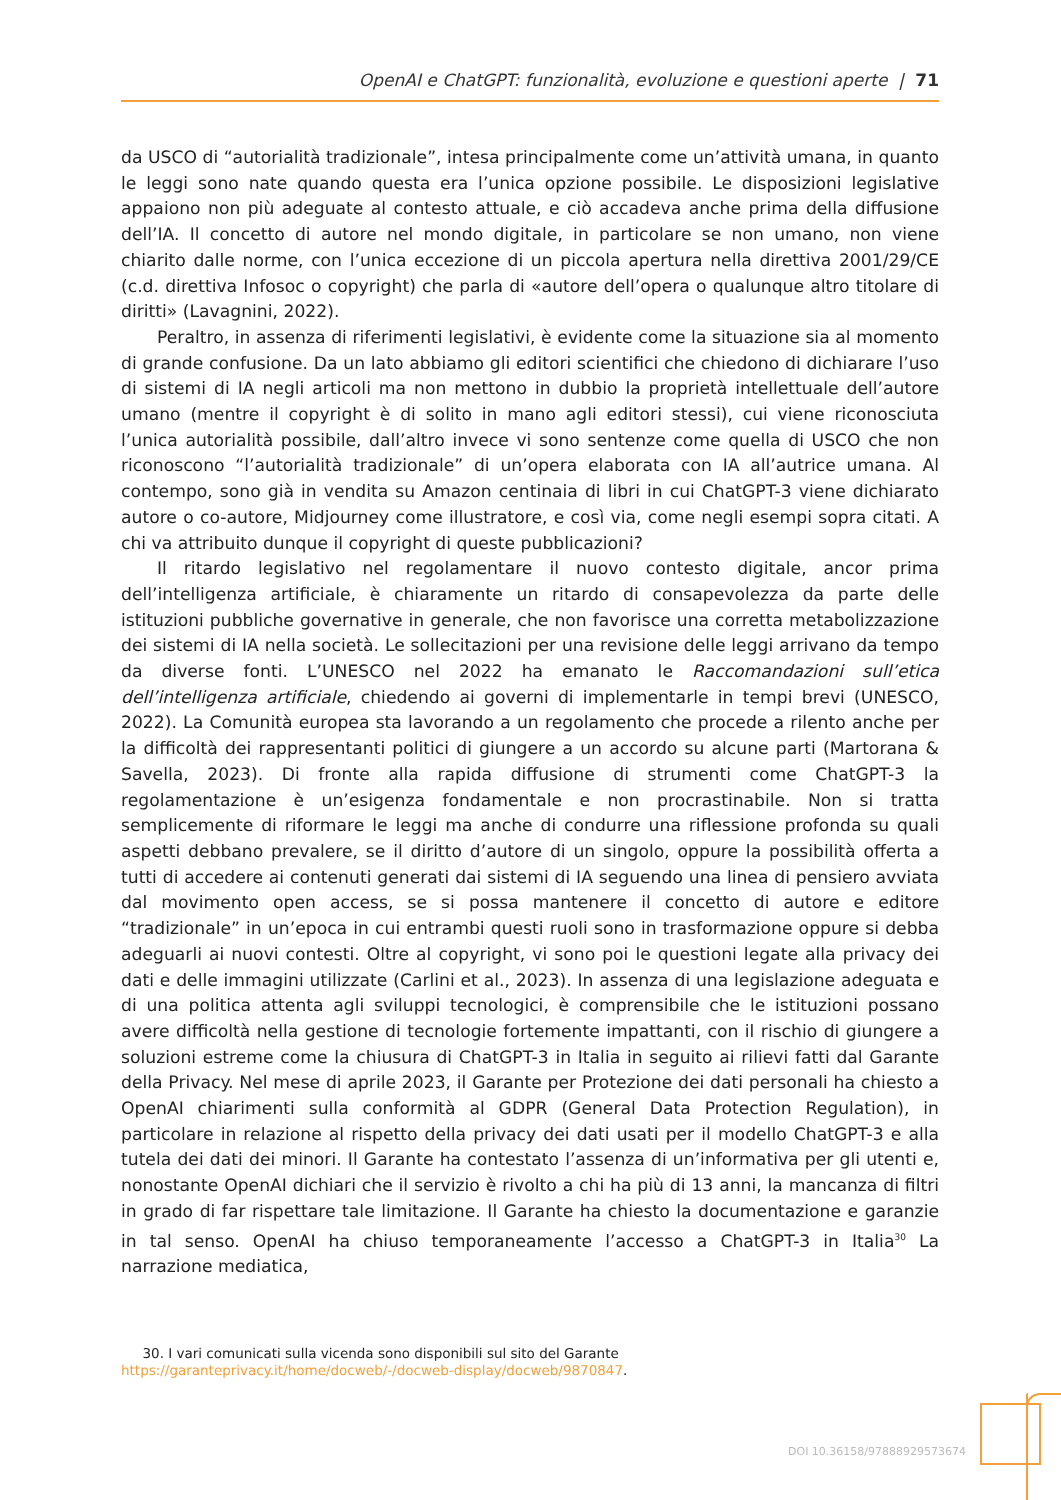OpenAI e ChatGPT: funzionalità, evoluzione e questioni aperte | 71
da USCO di “autorialità tradizionale”, intesa principalmente come un’attività umana, in quanto le leggi sono nate quando questa era l’unica opzione possibile. Le disposizioni legislative appaiono non più adeguate al contesto attuale, e ciò accadeva anche prima della diffusione dell’IA. Il concetto di autore nel mondo digitale, in particolare se non umano, non viene chiarito dalle norme, con l’unica eccezione di un piccola apertura nella direttiva 2001/29/CE (c.d. direttiva Infosoc o copyright) che parla di «autore dell’opera o qualunque altro titolare di diritti» (Lavagnini, 2022).
Peraltro, in assenza di riferimenti legislativi, è evidente come la situazione sia al momento di grande confusione. Da un lato abbiamo gli editori scientifici che chiedono di dichiarare l’uso di sistemi di IA negli articoli ma non mettono in dubbio la proprietà intellettuale dell’autore umano (mentre il copyright è di solito in mano agli editori stessi), cui viene riconosciuta l’unica autorialità possibile, dall’altro invece vi sono sentenze come quella di USCO che non riconoscono “l’autorialità tradizionale” di un’opera elaborata con IA all’autrice umana. Al contempo, sono già in vendita su Amazon centinaia di libri in cui ChatGPT-3 viene dichiarato autore o co-autore, Midjourney come illustratore, e così via, come negli esempi sopra citati. A chi va attribuito dunque il copyright di queste pubblicazioni?
Il ritardo legislativo nel regolamentare il nuovo contesto digitale, ancor prima dell’intelligenza artificiale, è chiaramente un ritardo di consapevolezza da parte delle istituzioni pubbliche governative in generale, che non favorisce una corretta metabolizzazione dei sistemi di IA nella società. Le sollecitazioni per una revisione delle leggi arrivano da tempo da diverse fonti. L’UNESCO nel 2022 ha emanato le Raccomandazioni sull’etica dell’intelligenza artificiale, chiedendo ai governi di implementarle in tempi brevi (UNESCO, 2022). La Comunità europea sta lavorando a un regolamento che procede a rilento anche per la difficoltà dei rappresentanti politici di giungere a un accordo su alcune parti (Martorana & Savella, 2023). Di fronte alla rapida diffusione di strumenti come ChatGPT-3 la regolamentazione è un’esigenza fondamentale e non procrastinabile. Non si tratta semplicemente di riformare le leggi ma anche di condurre una riflessione profonda su quali aspetti debbano prevalere, se il diritto d’autore di un singolo, oppure la possibilità offerta a tutti di accedere ai contenuti generati dai sistemi di IA seguendo una linea di pensiero avviata dal movimento open access, se si possa mantenere il concetto di autore e editore “tradizionale” in un’epoca in cui entrambi questi ruoli sono in trasformazione oppure si debba adeguarli ai nuovi contesti. Oltre al copyright, vi sono poi le questioni legate alla privacy dei dati e delle immagini utilizzate (Carlini et al., 2023). In assenza di una legislazione adeguata e di una politica attenta agli sviluppi tecnologici, è comprensibile che le istituzioni possano avere difficoltà nella gestione di tecnologie fortemente impattanti, con il rischio di giungere a soluzioni estreme come la chiusura di ChatGPT-3 in Italia in seguito ai rilievi fatti dal Garante della Privacy. Nel mese di aprile 2023, il Garante per Protezione dei dati personali ha chiesto a OpenAI chiarimenti sulla conformità al GDPR (General Data Protection Regulation), in particolare in relazione al rispetto della privacy dei dati usati per il modello ChatGPT-3 e alla tutela dei dati dei minori. Il Garante ha contestato l’assenza di un’informativa per gli utenti e, nonostante OpenAI dichiari che il servizio è rivolto a chi ha più di 13 anni, la mancanza di filtri in grado di far rispettare tale limitazione. Il Garante ha chiesto la documentazione e garanzie in tal senso. OpenAI ha chiuso temporaneamente l’accesso a ChatGPT-3 in Italia<sup>30</sup> La narrazione mediatica,
30. I vari comunicati sulla vicenda sono disponibili sul sito del Garante https://garanteprivacy.it/home/docweb/-/docweb-display/docweb/9870847.
DOI 10.36158/97888929573674